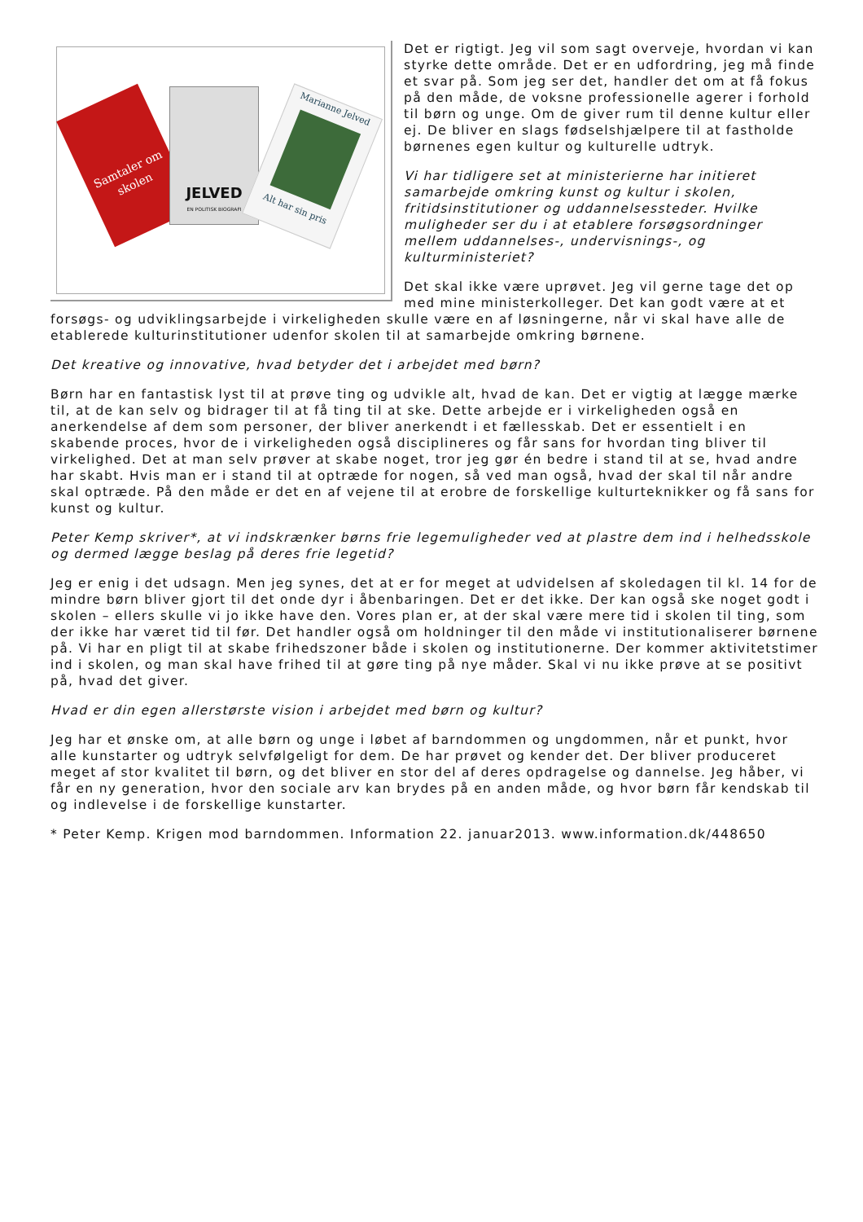Samtaler om skolen
JELVED
EN POLITISK BIOGRAFI
Marianne Jelved
Alt har sin pris
Det er rigtigt. Jeg vil som sagt overveje, hvordan vi kan styrke dette område. Det er en udfordring, jeg må finde et svar på. Som jeg ser det, handler det om at få fokus på den måde, de voksne professionelle agerer i forhold til børn og unge. Om de giver rum til denne kultur eller ej. De bliver en slags fødselshjælpere til at fastholde børnenes egen kultur og kulturelle udtryk.
Vi har tidligere set at ministerierne har initieret samarbejde omkring kunst og kultur i skolen, fritidsinstitutioner og uddannelsessteder. Hvilke muligheder ser du i at etablere forsøgsordninger mellem uddannelses-, undervisnings-, og kulturministeriet?
Det skal ikke være uprøvet. Jeg vil gerne tage det op med mine ministerkolleger. Det kan godt være at et forsøgs- og udviklingsarbejde i virkeligheden skulle være en af løsningerne, når vi skal have alle de etablerede kulturinstitutioner udenfor skolen til at samarbejde omkring børnene.
Det kreative og innovative, hvad betyder det i arbejdet med børn?
Børn har en fantastisk lyst til at prøve ting og udvikle alt, hvad de kan. Det er vigtig at lægge mærke til, at de kan selv og bidrager til at få ting til at ske. Dette arbejde er i virkeligheden også en anerkendelse af dem som personer, der bliver anerkendt i et fællesskab. Det er essentielt i en skabende proces, hvor de i virkeligheden også disciplineres og får sans for hvordan ting bliver til virkelighed. Det at man selv prøver at skabe noget, tror jeg gør én bedre i stand til at se, hvad andre har skabt. Hvis man er i stand til at optræde for nogen, så ved man også, hvad der skal til når andre skal optræde. På den måde er det en af vejene til at erobre de forskellige kulturteknikker og få sans for kunst og kultur.
Peter Kemp skriver*, at vi indskrænker børns frie legemuligheder ved at plastre dem ind i helhedsskole og dermed lægge beslag på deres frie legetid?
Jeg er enig i det udsagn. Men jeg synes, det at er for meget at udvidelsen af skoledagen til kl. 14 for de mindre børn bliver gjort til det onde dyr i åbenbaringen. Det er det ikke. Der kan også ske noget godt i skolen – ellers skulle vi jo ikke have den. Vores plan er, at der skal være mere tid i skolen til ting, som der ikke har været tid til før. Det handler også om holdninger til den måde vi institutionaliserer børnene på. Vi har en pligt til at skabe frihedszoner både i skolen og institutionerne. Der kommer aktivitetstimer ind i skolen, og man skal have frihed til at gøre ting på nye måder. Skal vi nu ikke prøve at se positivt på, hvad det giver.
Hvad er din egen allerstørste vision i arbejdet med børn og kultur?
Jeg har et ønske om, at alle børn og unge i løbet af barndommen og ungdommen, når et punkt, hvor alle kunstarter og udtryk selvfølgeligt for dem. De har prøvet og kender det. Der bliver produceret meget af stor kvalitet til børn, og det bliver en stor del af deres opdragelse og dannelse. Jeg håber, vi får en ny generation, hvor den sociale arv kan brydes på en anden måde, og hvor børn får kendskab til og indlevelse i de forskellige kunstarter.
* Peter Kemp. Krigen mod barndommen. Information 22. januar2013. www.information.dk/448650